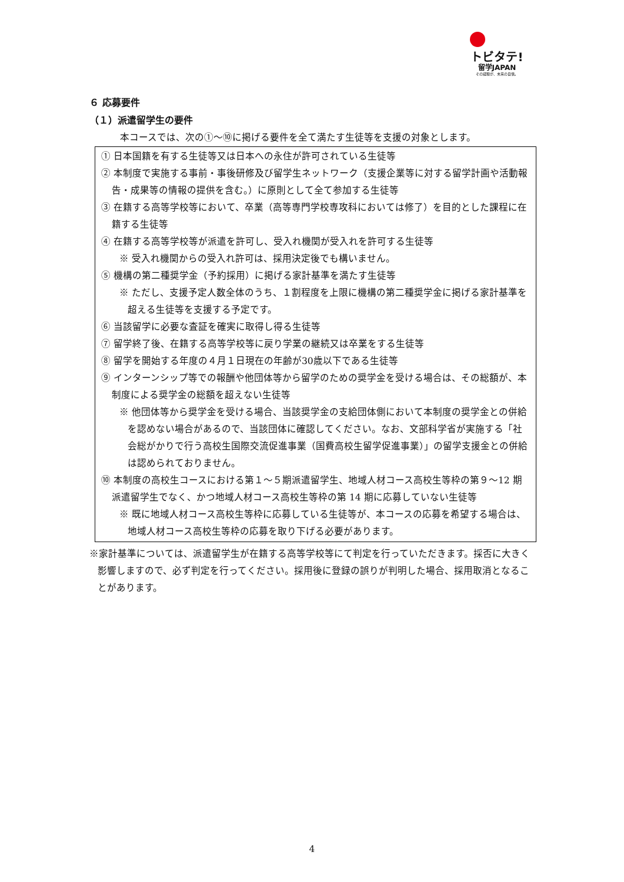トビタテ!
留学JAPAN
その経験が、未来の自信。
６ 応募要件
（１）派遣留学生の要件
本コースでは、次の①～⑩に掲げる要件を全て満たす生徒等を支援の対象とします。
① 日本国籍を有する生徒等又は日本への永住が許可されている生徒等
② 本制度で実施する事前・事後研修及び留学生ネットワーク（支援企業等に対する留学計画や活動報告・成果等の情報の提供を含む。）に原則として全て参加する生徒等
③ 在籍する高等学校等において、卒業（高等専門学校専攻科においては修了）を目的とした課程に在籍する生徒等
④ 在籍する高等学校等が派遣を許可し、受入れ機関が受入れを許可する生徒等
※ 受入れ機関からの受入れ許可は、採用決定後でも構いません。
⑤ 機構の第二種奨学金（予約採用）に掲げる家計基準を満たす生徒等
※ ただし、支援予定人数全体のうち、１割程度を上限に機構の第二種奨学金に掲げる家計基準を超える生徒等を支援する予定です。
⑥ 当該留学に必要な査証を確実に取得し得る生徒等
⑦ 留学終了後、在籍する高等学校等に戻り学業の継続又は卒業をする生徒等
⑧ 留学を開始する年度の４月１日現在の年齢が30歳以下である生徒等
⑨ インターンシップ等での報酬や他団体等から留学のための奨学金を受ける場合は、その総額が、本制度による奨学金の総額を超えない生徒等
※ 他団体等から奨学金を受ける場合、当該奨学金の支給団体側において本制度の奨学金との併給を認めない場合があるので、当該団体に確認してください。なお、文部科学省が実施する「社会総がかりで行う高校生国際交流促進事業（国費高校生留学促進事業）」の留学支援金との併給は認められておりません。
⑩ 本制度の高校生コースにおける第１～５期派遣留学生、地域人材コース高校生等枠の第９～12 期派遣留学生でなく、かつ地域人材コース高校生等枠の第 14 期に応募していない生徒等
※ 既に地域人材コース高校生等枠に応募している生徒等が、本コースの応募を希望する場合は、地域人材コース高校生等枠の応募を取り下げる必要があります。
※家計基準については、派遣留学生が在籍する高等学校等にて判定を行っていただきます。採否に大きく影響しますので、必ず判定を行ってください。採用後に登録の誤りが判明した場合、採用取消となることがあります。
4